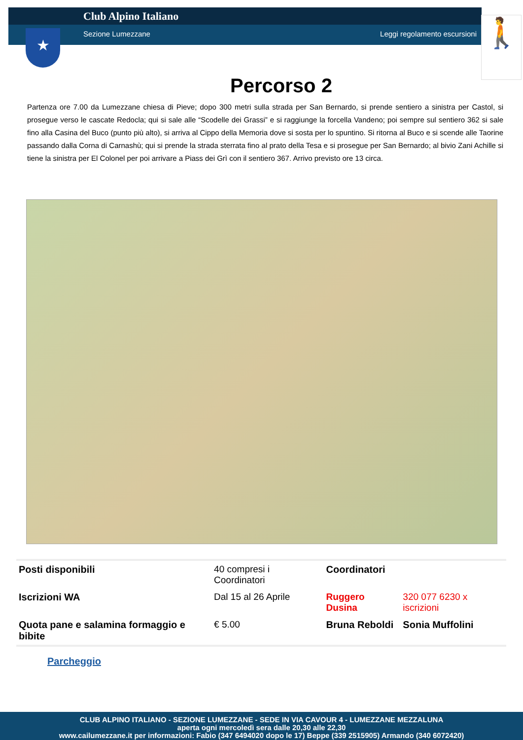Club Alpino Italiano
Sezione Lumezzane Leggi regolamento escursioni
★ 🚶
Percorso 2
Partenza ore 7.00 da Lumezzane chiesa di Pieve; dopo 300 metri sulla strada per San Bernardo, si prende sentiero a sinistra per Castol, si prosegue verso le cascate Redocla; qui si sale alle “Scodelle dei Grassi” e si raggiunge la forcella Vandeno; poi sempre sul sentiero 362 si sale fino alla Casina del Buco (punto più alto), si arriva al Cippo della Memoria dove si sosta per lo spuntino. Si ritorna al Buco e si scende alle Taorine passando dalla Corna di Carnashù; qui si prende la strada sterrata fino al prato della Tesa e si prosegue per San Bernardo; al bivio Zani Achille si tiene la sinistra per El Colonel per poi arrivare a Piass dei Grì con il sentiero 367. Arrivo previsto ore 13 circa.
| Posti disponibili | 40 compresi i Coordinatori | Coordinatori | |
| Iscrizioni WA | Dal 15 al 26 Aprile | Ruggero Dusina | 320 077 6230 x iscrizioni |
| Quota pane e salamina formaggio e bibite | € 5.00 | Bruna Reboldi | Sonia Muffolini |
Parcheggio
CLUB ALPINO ITALIANO - SEZIONE LUMEZZANE - SEDE IN VIA CAVOUR 4 - LUMEZZANE MEZZALUNA
aperta ogni mercoledì sera dalle 20,30 alle 22,30
www.cailumezzane.it per informazioni: Fabio (347 6494020 dopo le 17) Beppe (339 2515905) Armando (340 6072420)